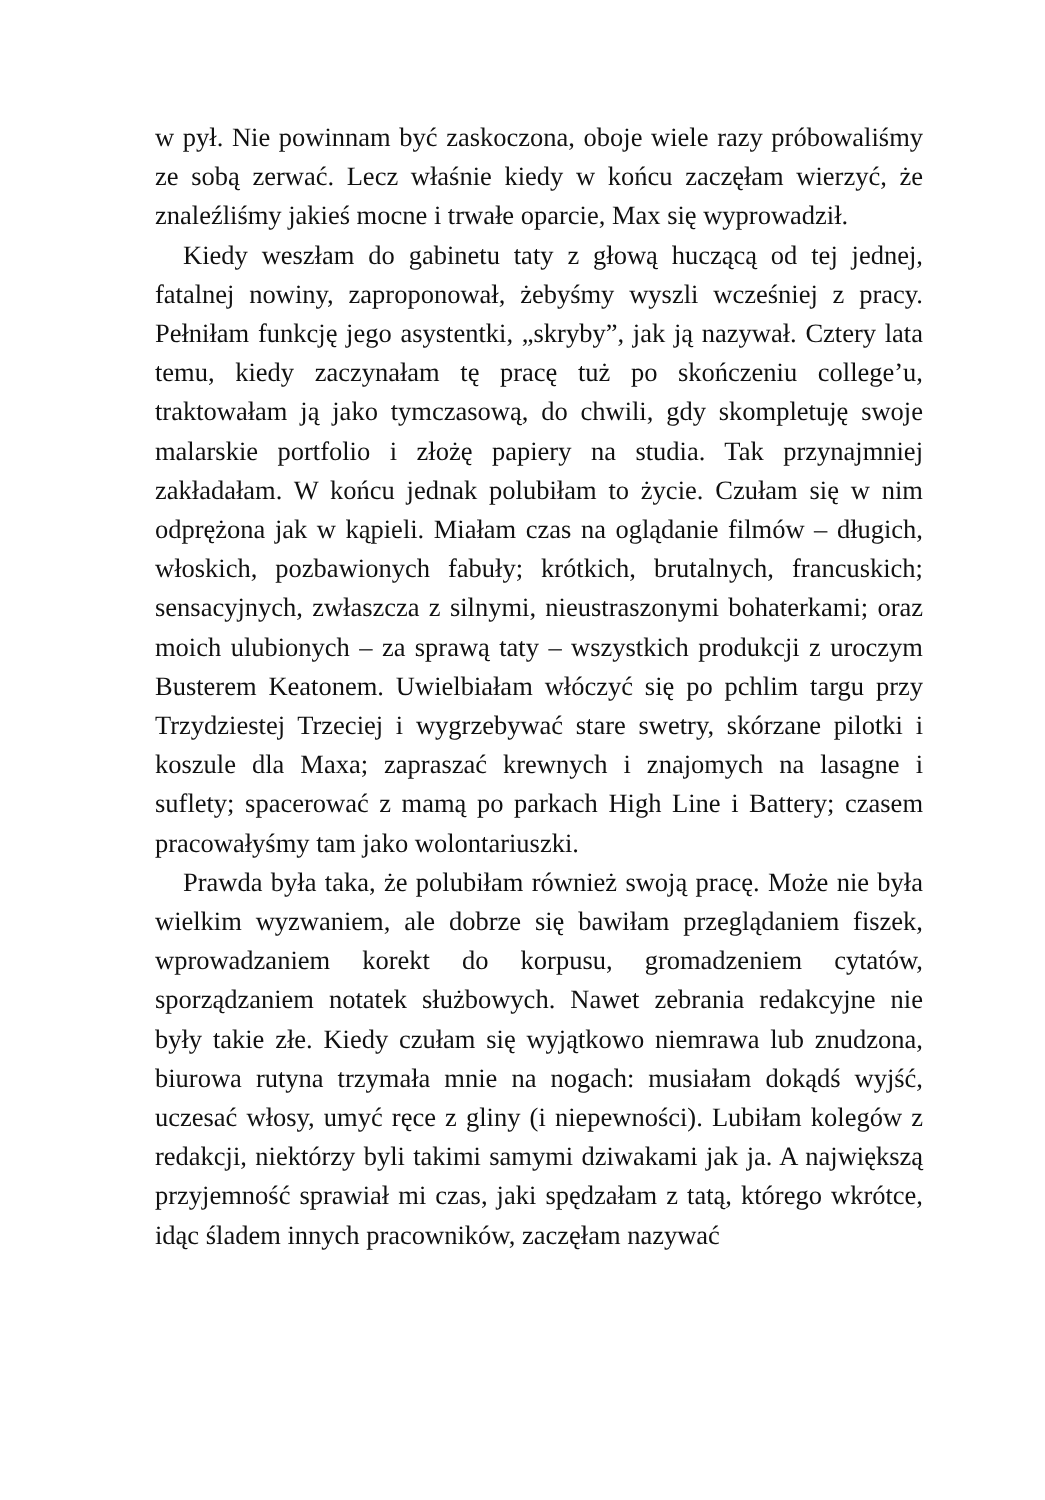w pył. Nie powinnam być zaskoczona, oboje wiele razy próbowaliśmy ze sobą zerwać. Lecz właśnie kiedy w końcu zaczęłam wierzyć, że znaleźliśmy jakieś mocne i trwałe oparcie, Max się wyprowadził.
Kiedy weszłam do gabinetu taty z głową huczącą od tej jednej, fatalnej nowiny, zaproponował, żebyśmy wyszli wcześniej z pracy. Pełniłam funkcję jego asystentki, „skryby”, jak ją nazywał. Cztery lata temu, kiedy zaczynałam tę pracę tuż po skończeniu college’u, traktowałam ją jako tymczasową, do chwili, gdy skompletuję swoje malarskie portfolio i złożę papiery na studia. Tak przynajmniej zakładałam. W końcu jednak polubiłam to życie. Czułam się w nim odprężona jak w kąpieli. Miałam czas na oglądanie filmów – długich, włoskich, pozbawionych fabuły; krótkich, brutalnych, francuskich; sensacyjnych, zwłaszcza z silnymi, nieustraszonymi bohaterkami; oraz moich ulubionych – za sprawą taty – wszystkich produkcji z uroczym Busterem Keatonem. Uwielbiałam włóczyć się po pchlim targu przy Trzydziestej Trzeciej i wygrzebywać stare swetry, skórzane pilotki i koszule dla Maxa; zapraszać krewnych i znajomych na lasagne i suflety; spacerować z mamą po parkach High Line i Battery; czasem pracowałyśmy tam jako wolontariuszki.
Prawda była taka, że polubiłam również swoją pracę. Może nie była wielkim wyzwaniem, ale dobrze się bawiłam przeglądaniem fiszek, wprowadzaniem korekt do korpusu, gromadzeniem cytatów, sporządzaniem notatek służbowych. Nawet zebrania redakcyjne nie były takie złe. Kiedy czułam się wyjątkowo niemrawa lub znudzona, biurowa rutyna trzymała mnie na nogach: musiałam dokądś wyjść, uczesać włosy, umyć ręce z gliny (i niepewności). Lubiłam kolegów z redakcji, niektórzy byli takimi samymi dziwakami jak ja. A największą przyjemność sprawiał mi czas, jaki spędzałam z tatą, którego wkrótce, idąc śladem innych pracowników, zaczęłam nazywać